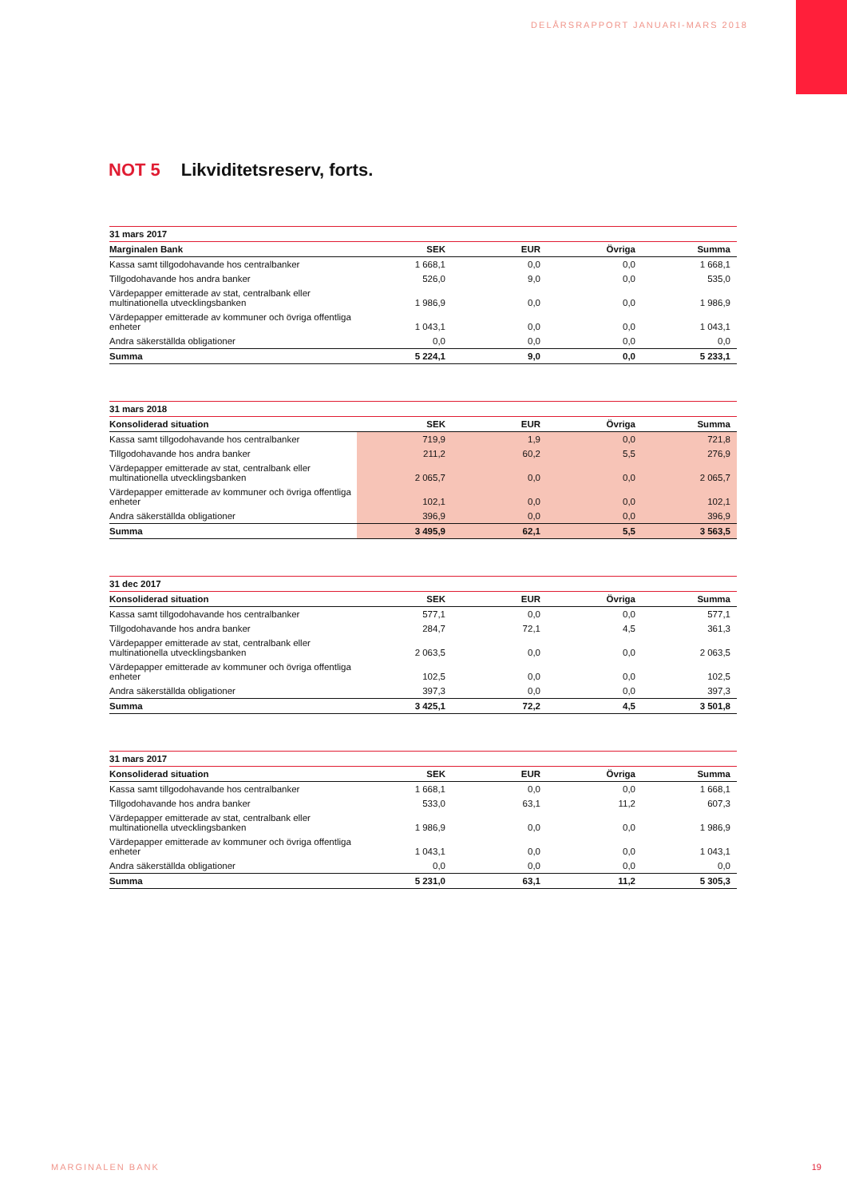DELÅRSRAPPORT JANUARI-MARS 2018
NOT 5 Likviditetsreserv, forts.
| 31 mars 2017 | | | | |
| --- | --- | --- | --- | --- |
| Marginalen Bank | SEK | EUR | Övriga | Summa |
| Kassa samt tillgodohavande hos centralbanker | 1 668,1 | 0,0 | 0,0 | 1 668,1 |
| Tillgodohavande hos andra banker | 526,0 | 9,0 | 0,0 | 535,0 |
| Värdepapper emitterade av stat, centralbank eller multinationella utvecklingsbanken | 1 986,9 | 0,0 | 0,0 | 1 986,9 |
| Värdepapper emitterade av kommuner och övriga offentliga enheter | 1 043,1 | 0,0 | 0,0 | 1 043,1 |
| Andra säkerställda obligationer | 0,0 | 0,0 | 0,0 | 0,0 |
| Summa | 5 224,1 | 9,0 | 0,0 | 5 233,1 |
| 31 mars 2018 | | | | |
| --- | --- | --- | --- | --- |
| Konsoliderad situation | SEK | EUR | Övriga | Summa |
| Kassa samt tillgodohavande hos centralbanker | 719,9 | 1,9 | 0,0 | 721,8 |
| Tillgodohavande hos andra banker | 211,2 | 60,2 | 5,5 | 276,9 |
| Värdepapper emitterade av stat, centralbank eller multinationella utvecklingsbanken | 2 065,7 | 0,0 | 0,0 | 2 065,7 |
| Värdepapper emitterade av kommuner och övriga offentliga enheter | 102,1 | 0,0 | 0,0 | 102,1 |
| Andra säkerställda obligationer | 396,9 | 0,0 | 0,0 | 396,9 |
| Summa | 3 495,9 | 62,1 | 5,5 | 3 563,5 |
| 31 dec 2017 | | | | |
| --- | --- | --- | --- | --- |
| Konsoliderad situation | SEK | EUR | Övriga | Summa |
| Kassa samt tillgodohavande hos centralbanker | 577,1 | 0,0 | 0,0 | 577,1 |
| Tillgodohavande hos andra banker | 284,7 | 72,1 | 4,5 | 361,3 |
| Värdepapper emitterade av stat, centralbank eller multinationella utvecklingsbanken | 2 063,5 | 0,0 | 0,0 | 2 063,5 |
| Värdepapper emitterade av kommuner och övriga offentliga enheter | 102,5 | 0,0 | 0,0 | 102,5 |
| Andra säkerställda obligationer | 397,3 | 0,0 | 0,0 | 397,3 |
| Summa | 3 425,1 | 72,2 | 4,5 | 3 501,8 |
| 31 mars 2017 | | | | |
| --- | --- | --- | --- | --- |
| Konsoliderad situation | SEK | EUR | Övriga | Summa |
| Kassa samt tillgodohavande hos centralbanker | 1 668,1 | 0,0 | 0,0 | 1 668,1 |
| Tillgodohavande hos andra banker | 533,0 | 63,1 | 11,2 | 607,3 |
| Värdepapper emitterade av stat, centralbank eller multinationella utvecklingsbanken | 1 986,9 | 0,0 | 0,0 | 1 986,9 |
| Värdepapper emitterade av kommuner och övriga offentliga enheter | 1 043,1 | 0,0 | 0,0 | 1 043,1 |
| Andra säkerställda obligationer | 0,0 | 0,0 | 0,0 | 0,0 |
| Summa | 5 231,0 | 63,1 | 11,2 | 5 305,3 |
MARGINALEN BANK 19